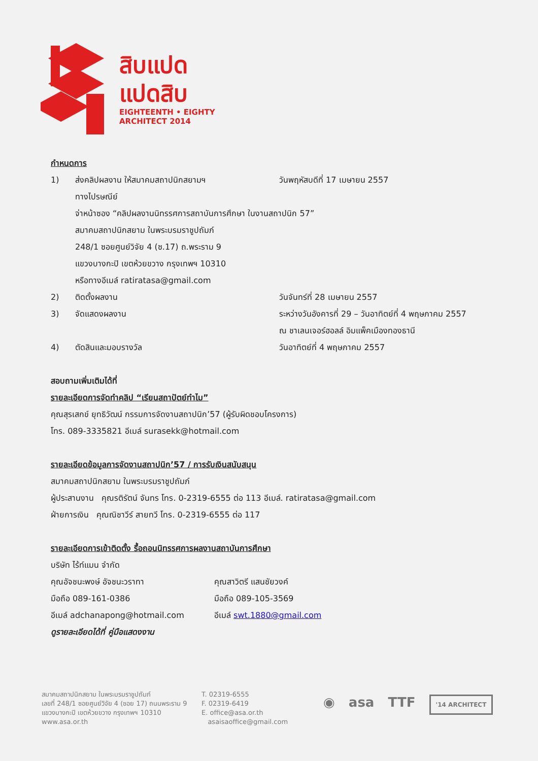สิบแปด
แปดสิบ
EIGHTEENTH • EIGHTY
ARCHITECT 2014
กำหนดการ
1) ส่งคลิปผลงาน ให้สมาคมสถาปนิกสยามฯ วันพฤหัสบดีที่ 17 เมษายน 2557
ทางไปรษณีย์
จ่าหน้าซอง “คลิปผลงานนิทรรศการสถาบันการศึกษา ในงานสถาปนิก 57”
สมาคมสถาปนิกสยาม ในพระบรมราชูปถัมภ์
248/1 ซอยศูนย์วิจัย 4 (ซ.17) ถ.พระราม 9
แขวงบางกะปิ เขตห้วยขวาง กรุงเทพฯ 10310
หรือทางอีเมล์ ratiratasa@gmail.com
2) ติดตั้งผลงาน วันจันทร์ที่ 28 เมษายน 2557
3) จัดแสดงผลงาน ระหว่างวันอังคารที่ 29 – วันอาทิตย์ที่ 4 พฤษภาคม 2557
ณ ชาเลนเจอร์ฮอลล์ อิมแพ็คเมืองทองธานี
4) ตัดสินและมอบรางวัล วันอาทิตย์ที่ 4 พฤษภาคม 2557
สอบถามเพิ่มเติมได้ที่
รายละเอียดการจัดทำคลิป “เรียนสถาปัตย์ทำไม”
คุณสุรเสกข์ ยุทธิวัฒน์ กรรมการจัดงานสถาปนิก’57 (ผู้รับผิดชอบโครงการ)
โทร. 089-3335821 อีเมล์ surasekk@hotmail.com
รายละเอียดข้อมูลการจัดงานสถาปนิก’57 / การรับเงินสนับสนุน
สมาคมสถาปนิกสยาม ในพระบรมราชูปถัมภ์
ผู้ประสานงาน คุณรติรัตน์ จันทร โทร. 0-2319-6555 ต่อ 113 อีเมล์. ratiratasa@gmail.com
ฝ่ายการเงิน คุณณิชาวีร์ สายทวี โทร. 0-2319-6555 ต่อ 117
รายละเอียดการเข้าติดตั้ง รื้อถอนนิทรรศการผลงานสถาบันการศึกษา
บริษัท ไร้ท์แมน จำกัด
คุณอัจชนะพงษ์ อัจชนะวราทา
มือถือ 089-161-0386
อีเมล์ adchanapong@hotmail.com
คุณสาวิตรี แสนชัยวงค์
มือถือ 089-105-3569
อีเมล์ swt.1880@gmail.com
ดูรายละเอียดได้ที่ คู่มือแสดงงาน
สมาคมสถาปนิกสยาม ในพระบรมราชูปถัมภ์
เลขที่ 248/1 ซอยศูนย์วิจัย 4 (ซอย 17) ถนนพระราม 9
แขวงบางกะปิ เขตห้วยขวาง กรุงเทพฯ 10310
www.asa.or.th
T. 02319-6555
F. 02319-6419
E. office@asa.or.th
asaisaoffice@gmail.com
◉ asa TTF '14 ARCHITECT